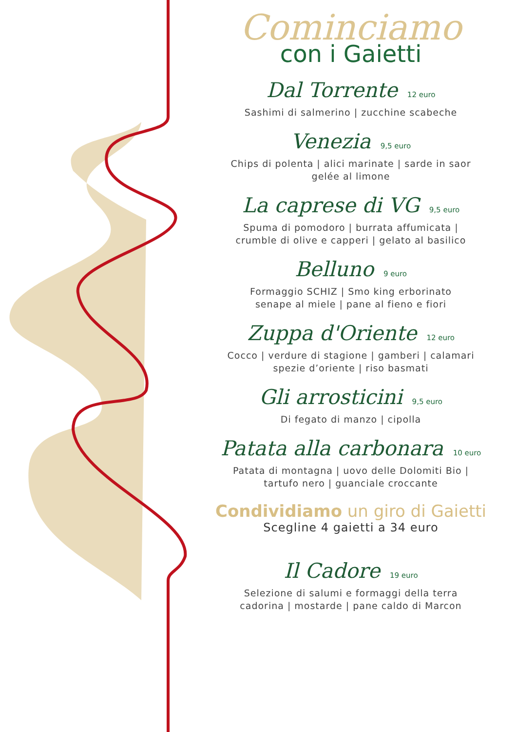Cominciamo
con i Gaietti
Dal Torrente 12 euro
Sashimi di salmerino | zucchine scabeche
Venezia 9,5 euro
Chips di polenta | alici marinate | sarde in saor
gelée al limone
La caprese di VG 9,5 euro
Spuma di pomodoro | burrata affumicata |
crumble di olive e capperi | gelato al basilico
Belluno 9 euro
Formaggio SCHIZ | Smo king erborinato
senape al miele | pane al fieno e fiori
Zuppa d'Oriente 12 euro
Cocco | verdure di stagione | gamberi | calamari
spezie d’oriente | riso basmati
Gli arrosticini 9,5 euro
Di fegato di manzo | cipolla
Patata alla carbonara 10 euro
Patata di montagna | uovo delle Dolomiti Bio |
tartufo nero | guanciale croccante
Condividiamo un giro di Gaietti
Scegline 4 gaietti a 34 euro
Il Cadore 19 euro
Selezione di salumi e formaggi della terra
cadorina | mostarde | pane caldo di Marcon